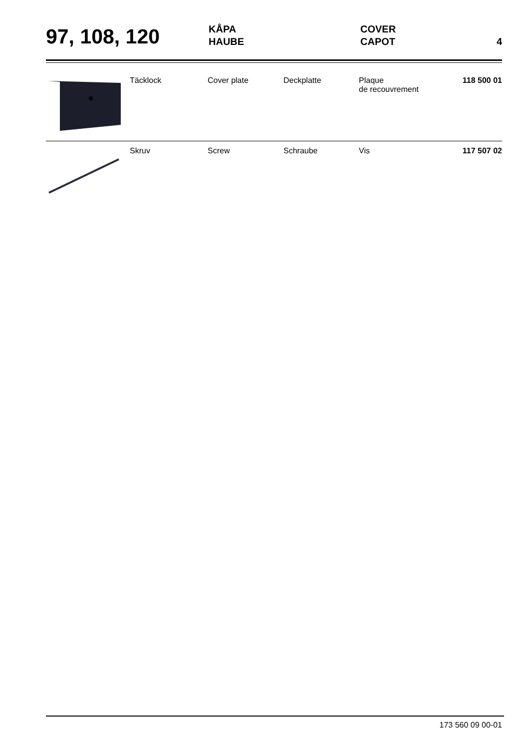97, 108, 120
KÅPA
HAUBE
COVER
CAPOT
4
| | Täcklock | Cover plate | Deckplatte | Plaque de recouvrement | 118 500 01 |
| | Skruv | Screw | Schraube | Vis | 117 507 02 |
173 560 09 00-01